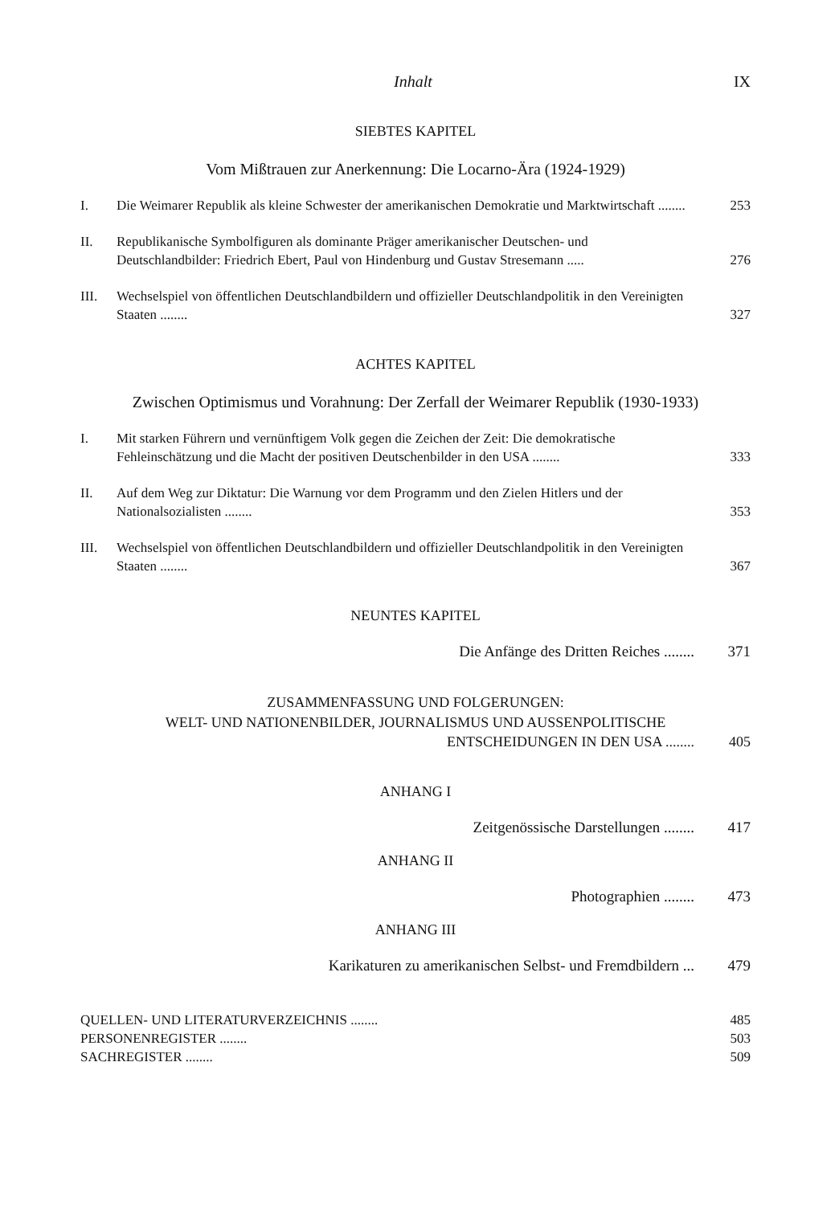Inhalt IX
SIEBTES KAPITEL
Vom Mißtrauen zur Anerkennung: Die Locarno-Ära (1924-1929)
I. Die Weimarer Republik als kleine Schwester der amerikanischen Demokratie und Marktwirtschaft ........ 253
II. Republikanische Symbolfiguren als dominante Präger amerikanischer Deutschen- und Deutschlandbilder: Friedrich Ebert, Paul von Hindenburg und Gustav Stresemann ..... 276
III. Wechselspiel von öffentlichen Deutschlandbildern und offizieller Deutschlandpolitik in den Vereinigten Staaten ........ 327
ACHTES KAPITEL
Zwischen Optimismus und Vorahnung: Der Zerfall der Weimarer Republik (1930-1933)
I. Mit starken Führern und vernünftigem Volk gegen die Zeichen der Zeit: Die demokratische Fehleinschätzung und die Macht der positiven Deutschenbilder in den USA ........ 333
II. Auf dem Weg zur Diktatur: Die Warnung vor dem Programm und den Zielen Hitlers und der Nationalsozialisten ........ 353
III. Wechselspiel von öffentlichen Deutschlandbildern und offizieller Deutschlandpolitik in den Vereinigten Staaten ........ 367
NEUNTES KAPITEL
Die Anfänge des Dritten Reiches ........ 371
ZUSAMMENFASSUNG UND FOLGERUNGEN:
WELT- UND NATIONENBILDER, JOURNALISMUS UND AUSSENPOLITISCHE
ENTSCHEIDUNGEN IN DEN USA ........ 405
ANHANG I
Zeitgenössische Darstellungen ........ 417
ANHANG II
Photographien ........ 473
ANHANG III
Karikaturen zu amerikanischen Selbst- und Fremdbildern ... 479
QUELLEN- UND LITERATURVERZEICHNIS ........ 485
PERSONENREGISTER ........ 503
SACHREGISTER ........ 509